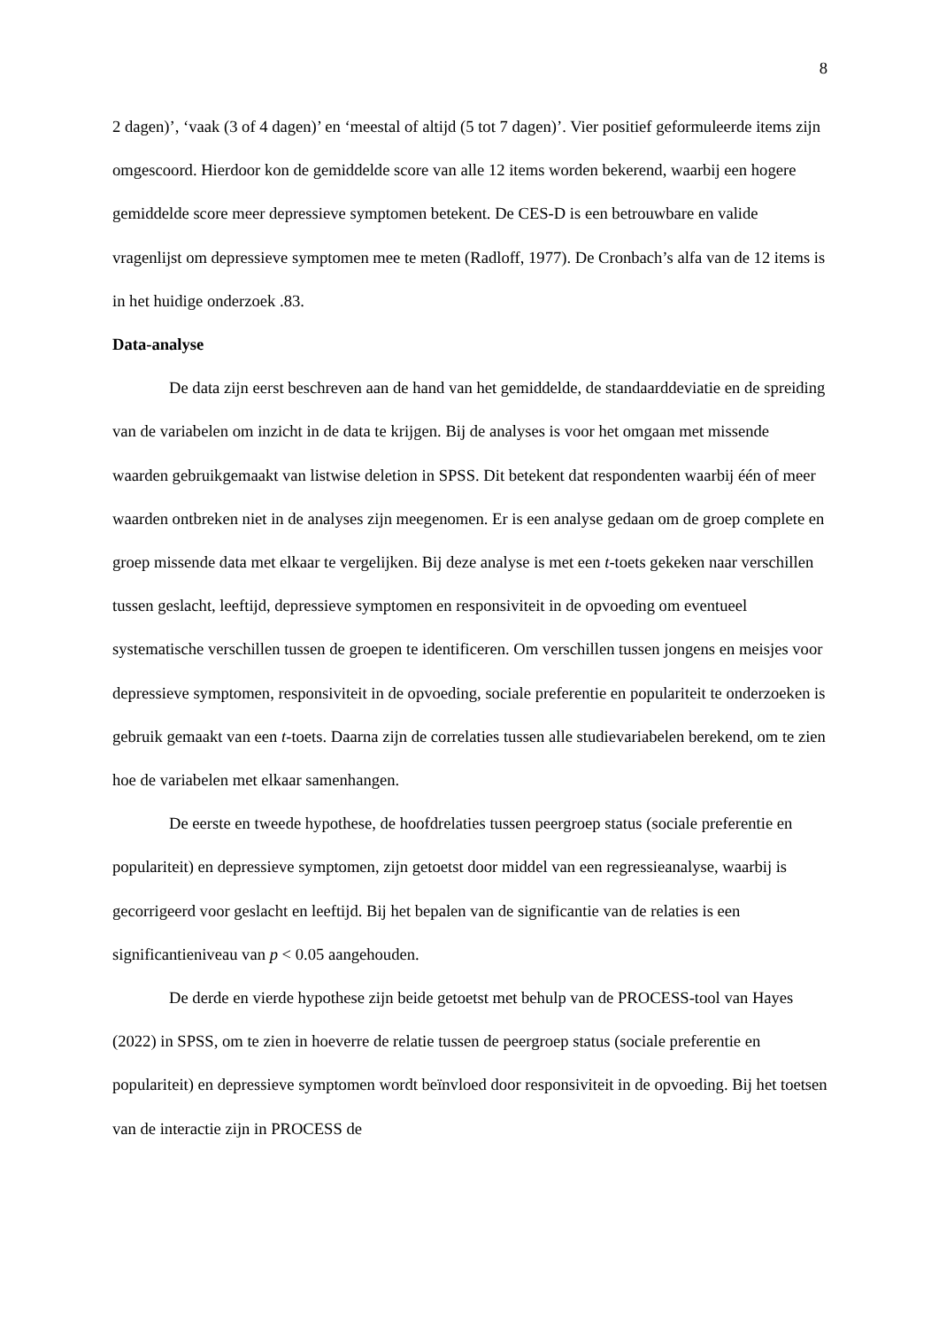8
2 dagen)’, ‘vaak (3 of 4 dagen)’ en ‘meestal of altijd (5 tot 7 dagen)’. Vier positief geformuleerde items zijn omgescoord. Hierdoor kon de gemiddelde score van alle 12 items worden bekerend, waarbij een hogere gemiddelde score meer depressieve symptomen betekent. De CES-D is een betrouwbare en valide vragenlijst om depressieve symptomen mee te meten (Radloff, 1977). De Cronbach’s alfa van de 12 items is in het huidige onderzoek .83.
Data-analyse
De data zijn eerst beschreven aan de hand van het gemiddelde, de standaarddeviatie en de spreiding van de variabelen om inzicht in de data te krijgen. Bij de analyses is voor het omgaan met missende waarden gebruikgemaakt van listwise deletion in SPSS. Dit betekent dat respondenten waarbij één of meer waarden ontbreken niet in de analyses zijn meegenomen. Er is een analyse gedaan om de groep complete en groep missende data met elkaar te vergelijken. Bij deze analyse is met een t-toets gekeken naar verschillen tussen geslacht, leeftijd, depressieve symptomen en responsiviteit in de opvoeding om eventueel systematische verschillen tussen de groepen te identificeren. Om verschillen tussen jongens en meisjes voor depressieve symptomen, responsiviteit in de opvoeding, sociale preferentie en populariteit te onderzoeken is gebruik gemaakt van een t-toets. Daarna zijn de correlaties tussen alle studievariabelen berekend, om te zien hoe de variabelen met elkaar samenhangen.
De eerste en tweede hypothese, de hoofdrelaties tussen peergroep status (sociale preferentie en populariteit) en depressieve symptomen, zijn getoetst door middel van een regressieanalyse, waarbij is gecorrigeerd voor geslacht en leeftijd. Bij het bepalen van de significantie van de relaties is een significantieniveau van p < 0.05 aangehouden.
De derde en vierde hypothese zijn beide getoetst met behulp van de PROCESS-tool van Hayes (2022) in SPSS, om te zien in hoeverre de relatie tussen de peergroep status (sociale preferentie en populariteit) en depressieve symptomen wordt beïnvloed door responsiviteit in de opvoeding. Bij het toetsen van de interactie zijn in PROCESS de